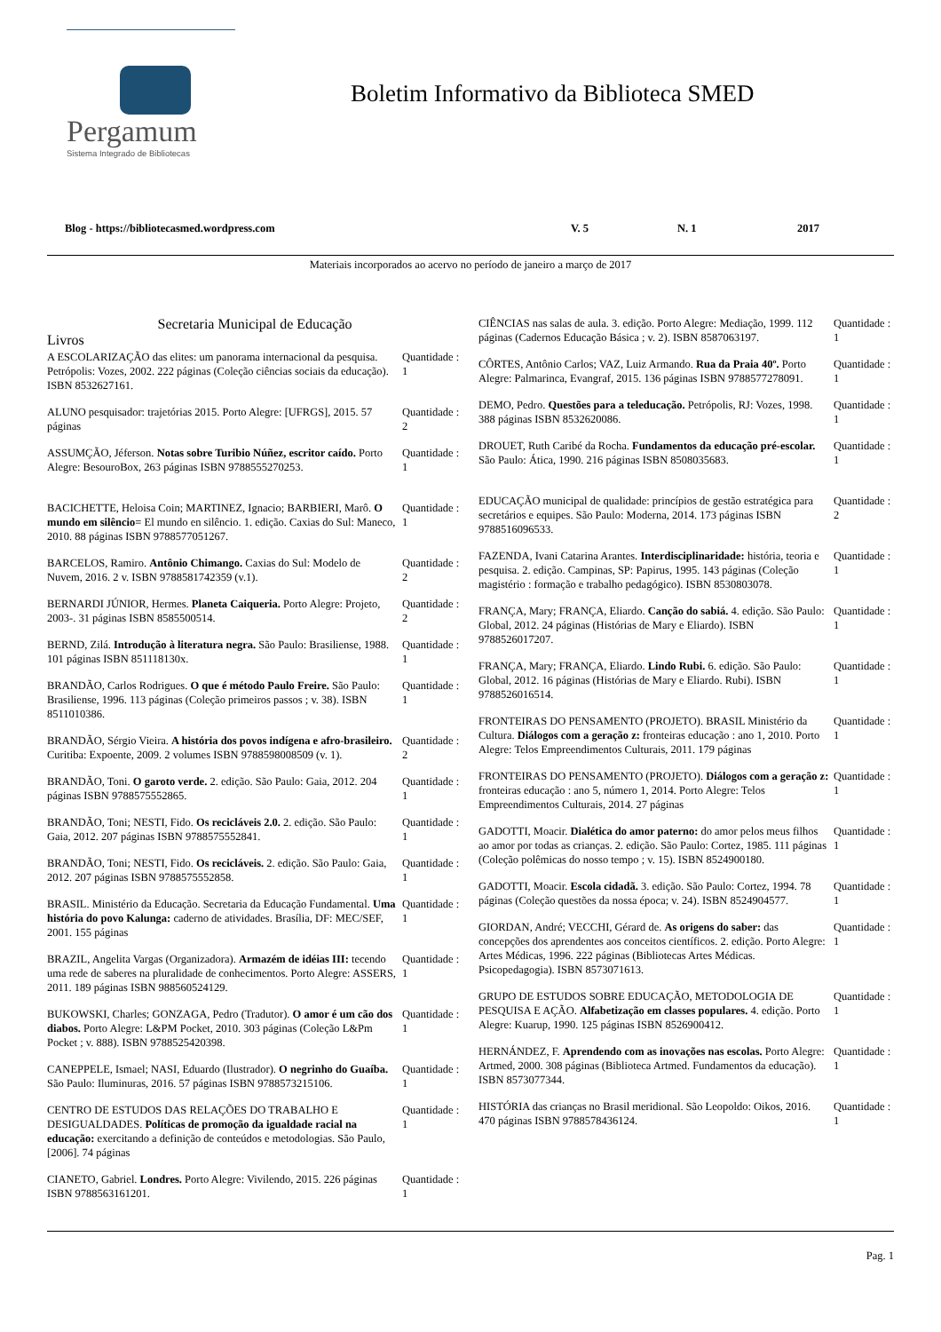Pergamum
Sistema Integrado de Bibliotecas
Boletim Informativo da Biblioteca SMED
Blog - https://bibliotecasmed.wordpress.com V. 5 N. 1 2017
Materiais incorporados ao acervo no período de janeiro a março de 2017
Secretaria Municipal de Educação
Livros
A ESCOLARIZAÇÃO das elites: um panorama internacional da pesquisa. Petrópolis: Vozes, 2002. 222 páginas (Coleção ciências sociais da educação). ISBN 8532627161.
Quantidade : 1
ALUNO pesquisador: trajetórias 2015. Porto Alegre: [UFRGS], 2015. 57 páginas
Quantidade : 2
ASSUMÇÃO, Jéferson. Notas sobre Turibio Núñez, escritor caído. Porto Alegre: BesouroBox, 263 páginas ISBN 9788555270253.
Quantidade : 1
BACICHETTE, Heloisa Coin; MARTINEZ, Ignacio; BARBIERI, Marô. O mundo em silêncio= El mundo en silêncio. 1. edição. Caxias do Sul: Maneco, 2010. 88 páginas ISBN 9788577051267.
Quantidade : 1
BARCELOS, Ramiro. Antônio Chimango. Caxias do Sul: Modelo de Nuvem, 2016. 2 v. ISBN 9788581742359 (v.1).
Quantidade : 2
BERNARDI JÚNIOR, Hermes. Planeta Caiqueria. Porto Alegre: Projeto, 2003-. 31 páginas ISBN 8585500514.
Quantidade : 2
BERND, Zilá. Introdução à literatura negra. São Paulo: Brasiliense, 1988. 101 páginas ISBN 851118130x.
Quantidade : 1
BRANDÃO, Carlos Rodrigues. O que é método Paulo Freire. São Paulo: Brasiliense, 1996. 113 páginas (Coleção primeiros passos ; v. 38). ISBN 8511010386.
Quantidade : 1
BRANDÃO, Sérgio Vieira. A história dos povos indígena e afro-brasileiro. Curitiba: Expoente, 2009. 2 volumes ISBN 9788598008509 (v. 1).
Quantidade : 2
BRANDÃO, Toni. O garoto verde. 2. edição. São Paulo: Gaia, 2012. 204 páginas ISBN 9788575552865.
Quantidade : 1
BRANDÃO, Toni; NESTI, Fido. Os recicláveis 2.0. 2. edição. São Paulo: Gaia, 2012. 207 páginas ISBN 9788575552841.
Quantidade : 1
BRANDÃO, Toni; NESTI, Fido. Os recicláveis. 2. edição. São Paulo: Gaia, 2012. 207 páginas ISBN 9788575552858.
Quantidade : 1
BRASIL. Ministério da Educação. Secretaria da Educação Fundamental. Uma história do povo Kalunga: caderno de atividades. Brasília, DF: MEC/SEF, 2001. 155 páginas
Quantidade : 1
BRAZIL, Angelita Vargas (Organizadora). Armazém de idéias III: tecendo uma rede de saberes na pluralidade de conhecimentos. Porto Alegre: ASSERS, 2011. 189 páginas ISBN 988560524129.
Quantidade : 1
BUKOWSKI, Charles; GONZAGA, Pedro (Tradutor). O amor é um cão dos diabos. Porto Alegre: L&PM Pocket, 2010. 303 páginas (Coleção L&Pm Pocket ; v. 888). ISBN 9788525420398.
Quantidade : 1
CANEPPELE, Ismael; NASI, Eduardo (Ilustrador). O negrinho do Guaíba. São Paulo: Iluminuras, 2016. 57 páginas ISBN 9788573215106.
Quantidade : 1
CENTRO DE ESTUDOS DAS RELAÇÕES DO TRABALHO E DESIGUALDADES. Políticas de promoção da igualdade racial na educação: exercitando a definição de conteúdos e metodologias. São Paulo, [2006]. 74 páginas
Quantidade : 1
CIANETO, Gabriel. Londres. Porto Alegre: Vivilendo, 2015. 226 páginas ISBN 9788563161201.
Quantidade : 1
CIÊNCIAS nas salas de aula. 3. edição. Porto Alegre: Mediação, 1999. 112 páginas (Cadernos Educação Básica ; v. 2). ISBN 8587063197.
Quantidade : 1
CÔRTES, Antônio Carlos; VAZ, Luiz Armando. Rua da Praia 40º. Porto Alegre: Palmarinca, Evangraf, 2015. 136 páginas ISBN 9788577278091.
Quantidade : 1
DEMO, Pedro. Questões para a teleducação. Petrópolis, RJ: Vozes, 1998. 388 páginas ISBN 8532620086.
Quantidade : 1
DROUET, Ruth Caribé da Rocha. Fundamentos da educação pré-escolar. São Paulo: Ática, 1990. 216 páginas ISBN 8508035683.
Quantidade : 1
EDUCAÇÃO municipal de qualidade: princípios de gestão estratégica para secretários e equipes. São Paulo: Moderna, 2014. 173 páginas ISBN 9788516096533.
Quantidade : 2
FAZENDA, Ivani Catarina Arantes. Interdisciplinaridade: história, teoria e pesquisa. 2. edição. Campinas, SP: Papirus, 1995. 143 páginas (Coleção magistério : formação e trabalho pedagógico). ISBN 8530803078.
Quantidade : 1
FRANÇA, Mary; FRANÇA, Eliardo. Canção do sabiá. 4. edição. São Paulo: Global, 2012. 24 páginas (Histórias de Mary e Eliardo). ISBN 9788526017207.
Quantidade : 1
FRANÇA, Mary; FRANÇA, Eliardo. Lindo Rubi. 6. edição. São Paulo: Global, 2012. 16 páginas (Histórias de Mary e Eliardo. Rubi). ISBN 9788526016514.
Quantidade : 1
FRONTEIRAS DO PENSAMENTO (PROJETO). BRASIL Ministério da Cultura. Diálogos com a geração z: fronteiras educação : ano 1, 2010. Porto Alegre: Telos Empreendimentos Culturais, 2011. 179 páginas
Quantidade : 1
FRONTEIRAS DO PENSAMENTO (PROJETO). Diálogos com a geração z: fronteiras educação : ano 5, número 1, 2014. Porto Alegre: Telos Empreendimentos Culturais, 2014. 27 páginas
Quantidade : 1
GADOTTI, Moacir. Dialética do amor paterno: do amor pelos meus filhos ao amor por todas as crianças. 2. edição. São Paulo: Cortez, 1985. 111 páginas (Coleção polêmicas do nosso tempo ; v. 15). ISBN 8524900180.
Quantidade : 1
GADOTTI, Moacir. Escola cidadã. 3. edição. São Paulo: Cortez, 1994. 78 páginas (Coleção questões da nossa época; v. 24). ISBN 8524904577.
Quantidade : 1
GIORDAN, André; VECCHI, Gérard de. As origens do saber: das concepções dos aprendentes aos conceitos científicos. 2. edição. Porto Alegre: Artes Médicas, 1996. 222 páginas (Bibliotecas Artes Médicas. Psicopedagogia). ISBN 8573071613.
Quantidade : 1
GRUPO DE ESTUDOS SOBRE EDUCAÇÃO, METODOLOGIA DE PESQUISA E AÇÃO. Alfabetização em classes populares. 4. edição. Porto Alegre: Kuarup, 1990. 125 páginas ISBN 8526900412.
Quantidade : 1
HERNÁNDEZ, F. Aprendendo com as inovações nas escolas. Porto Alegre: Artmed, 2000. 308 páginas (Biblioteca Artmed. Fundamentos da educação). ISBN 8573077344.
Quantidade : 1
HISTÓRIA das crianças no Brasil meridional. São Leopoldo: Oikos, 2016. 470 páginas ISBN 9788578436124.
Quantidade : 1
Pag. 1